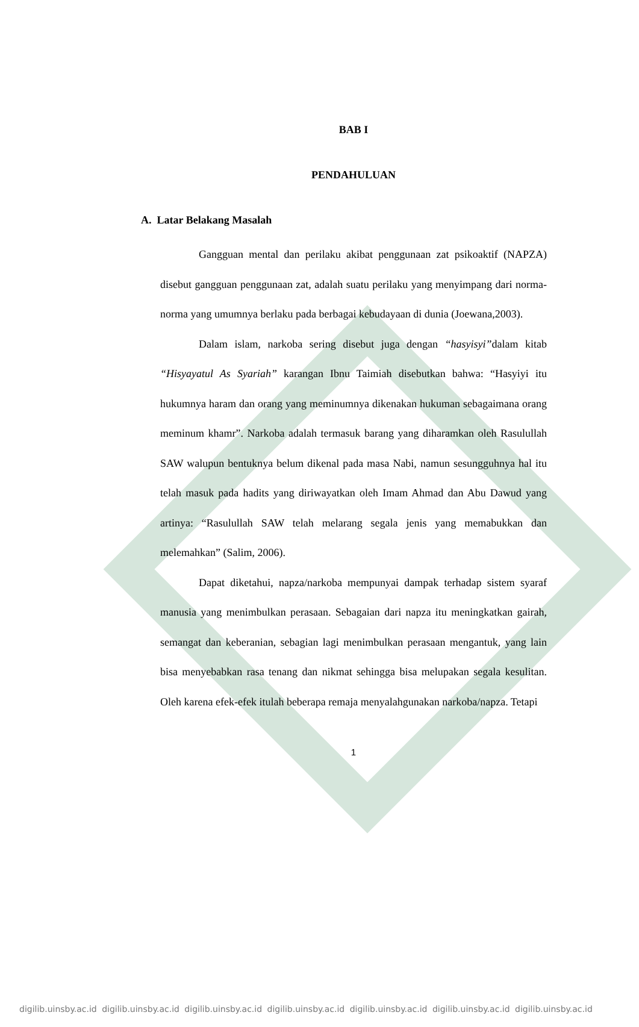BAB I
PENDAHULUAN
A. Latar Belakang Masalah
Gangguan mental dan perilaku akibat penggunaan zat psikoaktif (NAPZA) disebut gangguan penggunaan zat, adalah suatu perilaku yang menyimpang dari norma-norma yang umumnya berlaku pada berbagai kebudayaan di dunia (Joewana,2003).
Dalam islam, narkoba sering disebut juga dengan “hasyisyi”dalam kitab “Hisyayatul As Syariah” karangan Ibnu Taimiah disebutkan bahwa: “Hasyiyi itu hukumnya haram dan orang yang meminumnya dikenakan hukuman sebagaimana orang meminum khamr”. Narkoba adalah termasuk barang yang diharamkan oleh Rasulullah SAW walupun bentuknya belum dikenal pada masa Nabi, namun sesungguhnya hal itu telah masuk pada hadits yang diriwayatkan oleh Imam Ahmad dan Abu Dawud yang artinya: “Rasulullah SAW telah melarang segala jenis yang memabukkan dan melemahkan” (Salim, 2006).
Dapat diketahui, napza/narkoba mempunyai dampak terhadap sistem syaraf manusia yang menimbulkan perasaan. Sebagaian dari napza itu meningkatkan gairah, semangat dan keberanian, sebagian lagi menimbulkan perasaan mengantuk, yang lain bisa menyebabkan rasa tenang dan nikmat sehingga bisa melupakan segala kesulitan. Oleh karena efek-efek itulah beberapa remaja menyalahgunakan narkoba/napza. Tetapi
1
digilib.uinsby.ac.id digilib.uinsby.ac.id digilib.uinsby.ac.id digilib.uinsby.ac.id digilib.uinsby.ac.id digilib.uinsby.ac.id digilib.uinsby.ac.id